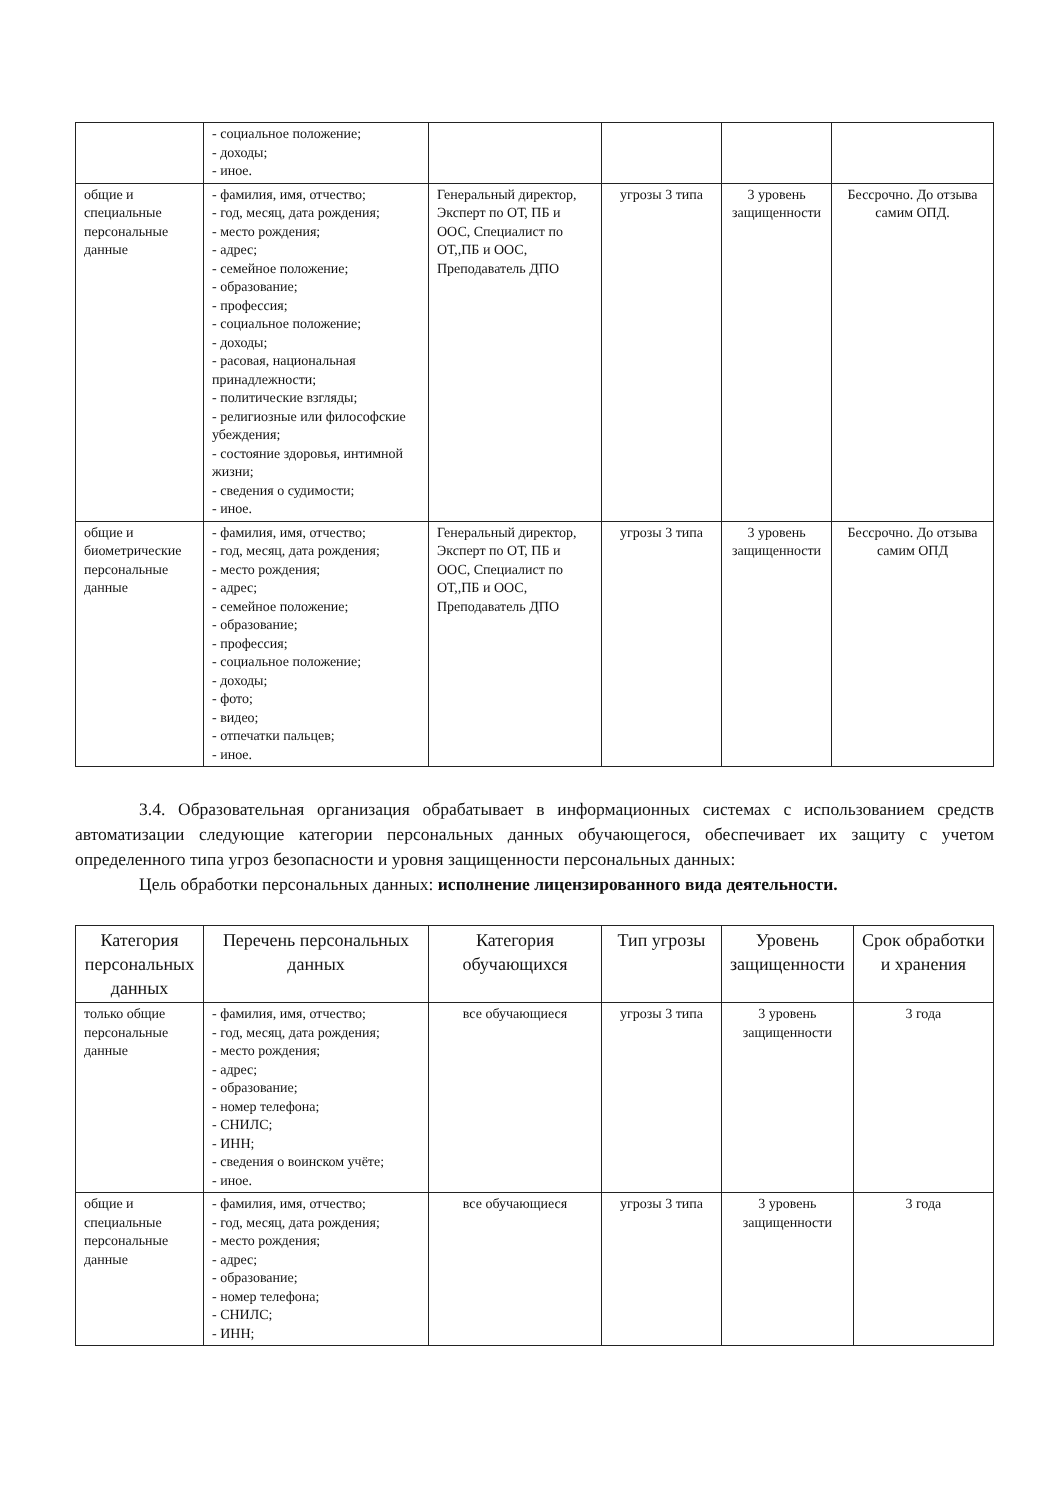| | - социальное положение; - доходы; - иное. | | | | |
| общие и специальные персональные данные | - фамилия, имя, отчество; - год, месяц, дата рождения; - место рождения; - адрес; - семейное положение; - образование; - профессия; - социальное положение; - доходы; - расовая, национальная принадлежности; - политические взгляды; - религиозные или философские убеждения; - состояние здоровья, интимной жизни; - сведения о судимости; - иное. | Генеральный директор, Эксперт по ОТ, ПБ и ООС, Специалист по ОТ,,ПБ и ООС, Преподаватель ДПО | угрозы 3 типа | 3 уровень защищенности | Бессрочно. До отзыва самим ОПД. |
| общие и биометрические персональные данные | - фамилия, имя, отчество; - год, месяц, дата рождения; - место рождения; - адрес; - семейное положение; - образование; - профессия; - социальное положение; - доходы; - фото; - видео; - отпечатки пальцев; - иное. | Генеральный директор, Эксперт по ОТ, ПБ и ООС, Специалист по ОТ,,ПБ и ООС, Преподаватель ДПО | угрозы 3 типа | 3 уровень защищенности | Бессрочно. До отзыва самим ОПД |
3.4. Образовательная организация обрабатывает в информационных системах с использованием средств автоматизации следующие категории персональных данных обучающегося, обеспечивает их защиту с учетом определенного типа угроз безопасности и уровня защищенности персональных данных:
Цель обработки персональных данных: исполнение лицензированного вида деятельности.
| Категория персональных данных | Перечень персональных данных | Категория обучающихся | Тип угрозы | Уровень защищенности | Срок обработки и хранения |
| --- | --- | --- | --- | --- | --- |
| только общие персональные данные | - фамилия, имя, отчество; - год, месяц, дата рождения; - место рождения; - адрес; - образование; - номер телефона; - СНИЛС; - ИНН; - сведения о воинском учёте; - иное. | все обучающиеся | угрозы 3 типа | 3 уровень защищенности | 3 года |
| общие и специальные персональные данные | - фамилия, имя, отчество; - год, месяц, дата рождения; - место рождения; - адрес; - образование; - номер телефона; - СНИЛС; - ИНН; | все обучающиеся | угрозы 3 типа | 3 уровень защищенности | 3 года |